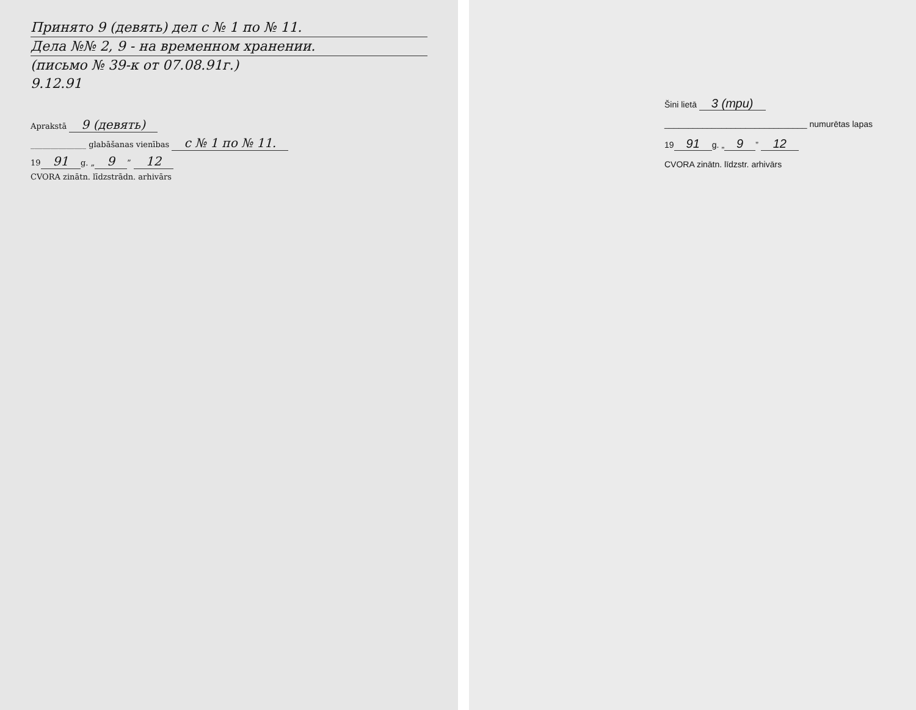Принято 9 (девять) дел с № 1 по № 11.
Дела №№ 2, 9 - на временном хранении.
(письмо № 39-к от 07.08.91г.)
9.12.91
Aprakstā 9 (девять)
______________ glabāšanas vienības с № 1 по № 11.
19 91 g. „ 9” 12
CVORA zinātn. līdzstrādn. arhivārs
Šini lietā 3 (три)
______________________________ numurētas lapas
19 91 g. „ 9” 12
CVORA zinātn. līdzstr. arhivārs